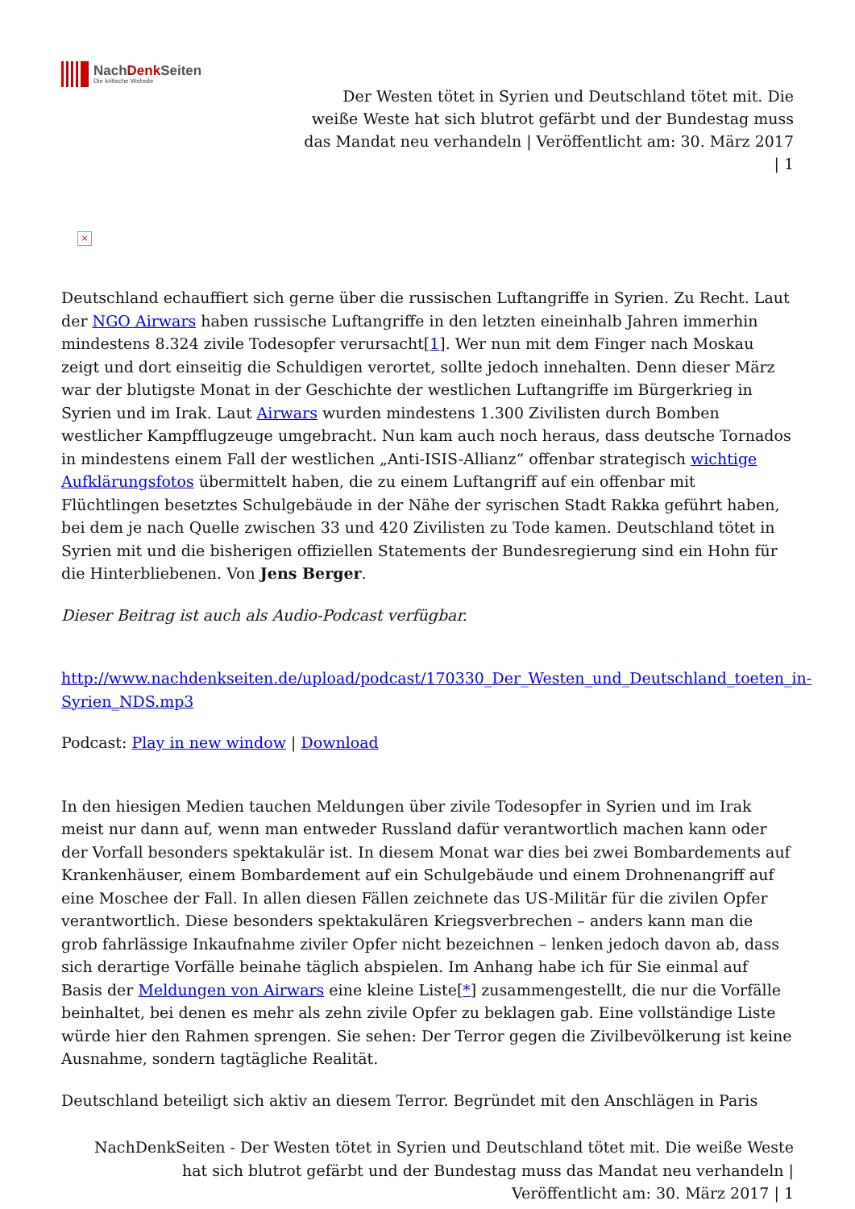NachDenk Seiten
Die kritische Website
Der Westen tötet in Syrien und Deutschland tötet mit. Die weiße Weste hat sich blutrot gefärbt und der Bundestag muss das Mandat neu verhandeln | Veröffentlicht am: 30. März 2017 | 1
×
Deutschland echauffiert sich gerne über die russischen Luftangriffe in Syrien. Zu Recht. Laut der NGO Airwars haben russische Luftangriffe in den letzten eineinhalb Jahren immerhin mindestens 8.324 zivile Todesopfer verursacht[1]. Wer nun mit dem Finger nach Moskau zeigt und dort einseitig die Schuldigen verortet, sollte jedoch innehalten. Denn dieser März war der blutigste Monat in der Geschichte der westlichen Luftangriffe im Bürgerkrieg in Syrien und im Irak. Laut Airwars wurden mindestens 1.300 Zivilisten durch Bomben westlicher Kampfflugzeuge umgebracht. Nun kam auch noch heraus, dass deutsche Tornados in mindestens einem Fall der westlichen „Anti-ISIS-Allianz“ offenbar strategisch wichtige Aufklärungsfotos übermittelt haben, die zu einem Luftangriff auf ein offenbar mit Flüchtlingen besetztes Schulgebäude in der Nähe der syrischen Stadt Rakka geführt haben, bei dem je nach Quelle zwischen 33 und 420 Zivilisten zu Tode kamen. Deutschland tötet in Syrien mit und die bisherigen offiziellen Statements der Bundesregierung sind ein Hohn für die Hinterbliebenen. Von Jens Berger.
Dieser Beitrag ist auch als Audio-Podcast verfügbar.
http://www.nachdenkseiten.de/upload/podcast/170330_Der_Westen_und_Deutschland_toeten_in-Syrien_NDS.mp3
Podcast: Play in new window | Download
In den hiesigen Medien tauchen Meldungen über zivile Todesopfer in Syrien und im Irak meist nur dann auf, wenn man entweder Russland dafür verantwortlich machen kann oder der Vorfall besonders spektakulär ist. In diesem Monat war dies bei zwei Bombardements auf Krankenhäuser, einem Bombardement auf ein Schulgebäude und einem Drohnenangriff auf eine Moschee der Fall. In allen diesen Fällen zeichnete das US-Militär für die zivilen Opfer verantwortlich. Diese besonders spektakulären Kriegsverbrechen – anders kann man die grob fahrlässige Inkaufnahme ziviler Opfer nicht bezeichnen – lenken jedoch davon ab, dass sich derartige Vorfälle beinahe täglich abspielen. Im Anhang habe ich für Sie einmal auf Basis der Meldungen von Airwars eine kleine Liste[*] zusammengestellt, die nur die Vorfälle beinhaltet, bei denen es mehr als zehn zivile Opfer zu beklagen gab. Eine vollständige Liste würde hier den Rahmen sprengen. Sie sehen: Der Terror gegen die Zivilbevölkerung ist keine Ausnahme, sondern tagtägliche Realität.
Deutschland beteiligt sich aktiv an diesem Terror. Begründet mit den Anschlägen in Paris
NachDenkSeiten - Der Westen tötet in Syrien und Deutschland tötet mit. Die weiße Weste hat sich blutrot gefärbt und der Bundestag muss das Mandat neu verhandeln | Veröffentlicht am: 30. März 2017 | 1